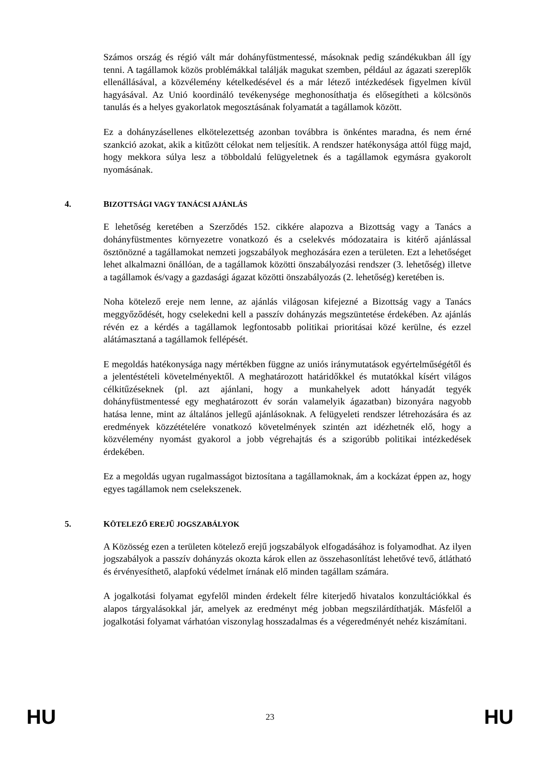Számos ország és régió vált már dohányfüstmentessé, másoknak pedig szándékukban áll így tenni. A tagállamok közös problémákkal találják magukat szemben, például az ágazati szereplők ellenállásával, a közvélemény kételkedésével és a már létező intézkedések figyelmen kívül hagyásával. Az Unió koordináló tevékenysége meghonosíthatja és elősegítheti a kölcsönös tanulás és a helyes gyakorlatok megosztásának folyamatát a tagállamok között.
Ez a dohányzásellenes elkötelezettség azonban továbbra is önkéntes maradna, és nem érné szankció azokat, akik a kitűzött célokat nem teljesítik. A rendszer hatékonysága attól függ majd, hogy mekkora súlya lesz a többoldalú felügyeletnek és a tagállamok egymásra gyakorolt nyomásának.
4. BIZOTTSÁGI VAGY TANÁCSI AJÁNLÁS
E lehetőség keretében a Szerződés 152. cikkére alapozva a Bizottság vagy a Tanács a dohányfüstmentes környezetre vonatkozó és a cselekvés módozataira is kitérő ajánlással ösztönözné a tagállamokat nemzeti jogszabályok meghozására ezen a területen. Ezt a lehetőséget lehet alkalmazni önállóan, de a tagállamok közötti önszabályozási rendszer (3. lehetőség) illetve a tagállamok és/vagy a gazdasági ágazat közötti önszabályozás (2. lehetőség) keretében is.
Noha kötelező ereje nem lenne, az ajánlás világosan kifejezné a Bizottság vagy a Tanács meggyőződését, hogy cselekedni kell a passzív dohányzás megszüntetése érdekében. Az ajánlás révén ez a kérdés a tagállamok legfontosabb politikai prioritásai közé kerülne, és ezzel alátámasztaná a tagállamok fellépését.
E megoldás hatékonysága nagy mértékben függne az uniós iránymutatások egyértelműségétől és a jelentéstételi követelményektől. A meghatározott határidőkkel és mutatókkal kísért világos célkitűzéseknek (pl. azt ajánlani, hogy a munkahelyek adott hányadát tegyék dohányfüstmentessé egy meghatározott év során valamelyik ágazatban) bizonyára nagyobb hatása lenne, mint az általános jellegű ajánlásoknak. A felügyeleti rendszer létrehozására és az eredmények közzétételére vonatkozó követelmények szintén azt idézhetnék elő, hogy a közvélemény nyomást gyakorol a jobb végrehajtás és a szigorúbb politikai intézkedések érdekében.
Ez a megoldás ugyan rugalmasságot biztosítana a tagállamoknak, ám a kockázat éppen az, hogy egyes tagállamok nem cselekszenek.
5. KÖTELEZŐ EREJŰ JOGSZABÁLYOK
A Közösség ezen a területen kötelező erejű jogszabályok elfogadásához is folyamodhat. Az ilyen jogszabályok a passzív dohányzás okozta károk ellen az összehasonlítást lehetővé tevő, átlátható és érvényesíthető, alapfokú védelmet írnának elő minden tagállam számára.
A jogalkotási folyamat egyfelől minden érdekelt félre kiterjedő hivatalos konzultációkkal és alapos tárgyalásokkal jár, amelyek az eredményt még jobban megszilárdíthatják. Másfelől a jogalkotási folyamat várhatóan viszonylag hosszadalmas és a végeredményét nehéz kiszámítani.
HU 23 HU